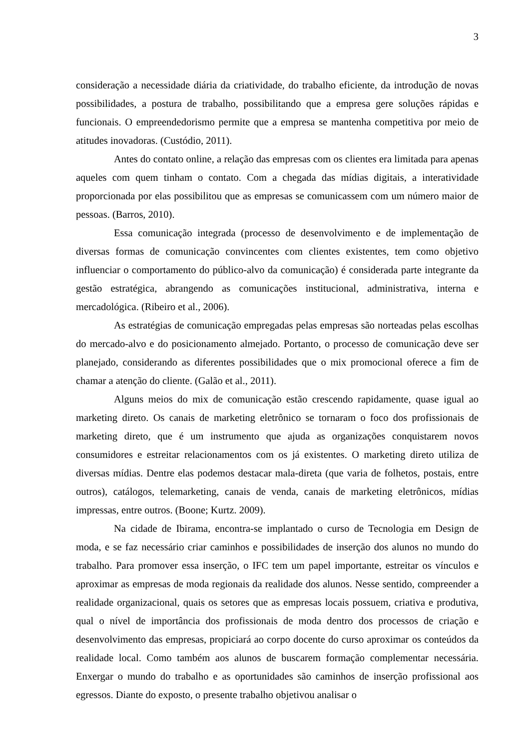3
consideração a necessidade diária da criatividade, do trabalho eficiente, da introdução de novas possibilidades, a postura de trabalho, possibilitando que a empresa gere soluções rápidas e funcionais. O empreendedorismo permite que a empresa se mantenha competitiva por meio de atitudes inovadoras. (Custódio, 2011).
Antes do contato online, a relação das empresas com os clientes era limitada para apenas aqueles com quem tinham o contato. Com a chegada das mídias digitais, a interatividade proporcionada por elas possibilitou que as empresas se comunicassem com um número maior de pessoas. (Barros, 2010).
Essa comunicação integrada (processo de desenvolvimento e de implementação de diversas formas de comunicação convincentes com clientes existentes, tem como objetivo influenciar o comportamento do público-alvo da comunicação) é considerada parte integrante da gestão estratégica, abrangendo as comunicações institucional, administrativa, interna e mercadológica. (Ribeiro et al., 2006).
As estratégias de comunicação empregadas pelas empresas são norteadas pelas escolhas do mercado-alvo e do posicionamento almejado. Portanto, o processo de comunicação deve ser planejado, considerando as diferentes possibilidades que o mix promocional oferece a fim de chamar a atenção do cliente. (Galão et al., 2011).
Alguns meios do mix de comunicação estão crescendo rapidamente, quase igual ao marketing direto. Os canais de marketing eletrônico se tornaram o foco dos profissionais de marketing direto, que é um instrumento que ajuda as organizações conquistarem novos consumidores e estreitar relacionamentos com os já existentes. O marketing direto utiliza de diversas mídias. Dentre elas podemos destacar mala-direta (que varia de folhetos, postais, entre outros), catálogos, telemarketing, canais de venda, canais de marketing eletrônicos, mídias impressas, entre outros. (Boone; Kurtz. 2009).
Na cidade de Ibirama, encontra-se implantado o curso de Tecnologia em Design de moda, e se faz necessário criar caminhos e possibilidades de inserção dos alunos no mundo do trabalho. Para promover essa inserção, o IFC tem um papel importante, estreitar os vínculos e aproximar as empresas de moda regionais da realidade dos alunos. Nesse sentido, compreender a realidade organizacional, quais os setores que as empresas locais possuem, criativa e produtiva, qual o nível de importância dos profissionais de moda dentro dos processos de criação e desenvolvimento das empresas, propiciará ao corpo docente do curso aproximar os conteúdos da realidade local. Como também aos alunos de buscarem formação complementar necessária. Enxergar o mundo do trabalho e as oportunidades são caminhos de inserção profissional aos egressos. Diante do exposto, o presente trabalho objetivou analisar o